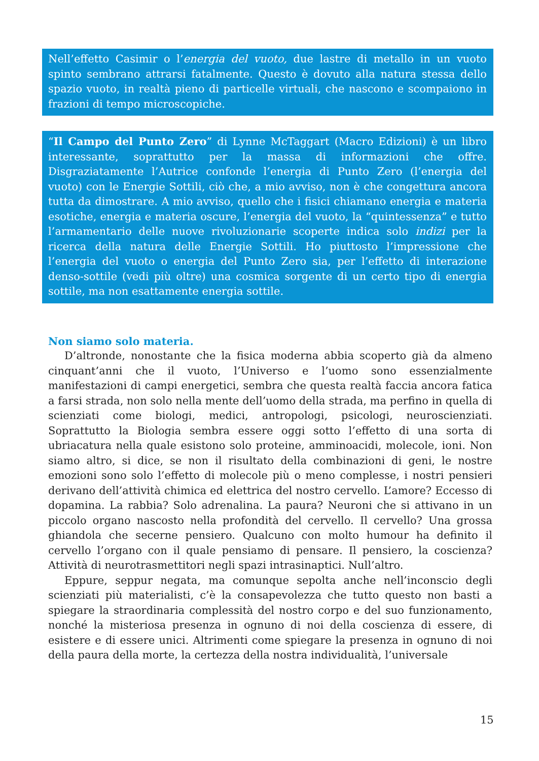Nell’effetto Casimir o l’energia del vuoto, due lastre di metallo in un vuoto spinto sembrano attrarsi fatalmente. Questo è dovuto alla natura stessa dello spazio vuoto, in realtà pieno di particelle virtuali, che nascono e scompaiono in frazioni di tempo microscopiche.
“Il Campo del Punto Zero” di Lynne McTaggart (Macro Edizioni) è un libro interessante, soprattutto per la massa di informazioni che offre. Disgraziatamente l’Autrice confonde l’energia di Punto Zero (l’energia del vuoto) con le Energie Sottili, ciò che, a mio avviso, non è che congettura ancora tutta da dimostrare. A mio avviso, quello che i fisici chiamano energia e materia esotiche, energia e materia oscure, l’energia del vuoto, la “quintessenza” e tutto l’armamentario delle nuove rivoluzionarie scoperte indica solo indizi per la ricerca della natura delle Energie Sottili. Ho piuttosto l’impressione che l’energia del vuoto o energia del Punto Zero sia, per l’effetto di interazione denso-sottile (vedi più oltre) una cosmica sorgente di un certo tipo di energia sottile, ma non esattamente energia sottile.
Non siamo solo materia.
D’altronde, nonostante che la fisica moderna abbia scoperto già da almeno cinquant’anni che il vuoto, l’Universo e l’uomo sono essenzialmente manifestazioni di campi energetici, sembra che questa realtà faccia ancora fatica a farsi strada, non solo nella mente dell’uomo della strada, ma perfino in quella di scienziati come biologi, medici, antropologi, psicologi, neuroscienziati. Soprattutto la Biologia sembra essere oggi sotto l’effetto di una sorta di ubriacatura nella quale esistono solo proteine, amminoacidi, molecole, ioni. Non siamo altro, si dice, se non il risultato della combinazioni di geni, le nostre emozioni sono solo l’effetto di molecole più o meno complesse, i nostri pensieri derivano dell’attività chimica ed elettrica del nostro cervello. L’amore? Eccesso di dopamina. La rabbia? Solo adrenalina. La paura? Neuroni che si attivano in un piccolo organo nascosto nella profondità del cervello. Il cervello? Una grossa ghiandola che secerne pensiero. Qualcuno con molto humour ha definito il cervello l’organo con il quale pensiamo di pensare. Il pensiero, la coscienza? Attività di neurotrasmettitori negli spazi intrasinaptici. Null’altro.
Eppure, seppur negata, ma comunque sepolta anche nell’inconscio degli scienziati più materialisti, c’è la consapevolezza che tutto questo non basti a spiegare la straordinaria complessità del nostro corpo e del suo funzionamento, nonché la misteriosa presenza in ognuno di noi della coscienza di essere, di esistere e di essere unici. Altrimenti come spiegare la presenza in ognuno di noi della paura della morte, la certezza della nostra individualità, l’universale
15